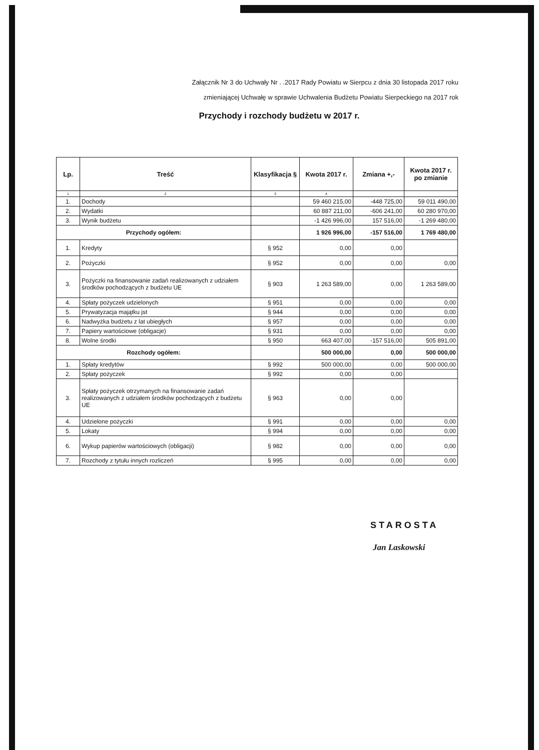Załącznik Nr 3 do Uchwały Nr . .2017 Rady Powiatu w Sierpcu z dnia 30 listopada 2017 roku
zmieniającej Uchwałę w sprawie Uchwalenia Budżetu Powiatu Sierpeckiego na 2017 rok
Przychody i rozchody budżetu w 2017 r.
| Lp. | Treść | Klasyfikacja § | Kwota 2017 r. | Zmiana +,- | Kwota 2017 r. po zmianie |
| --- | --- | --- | --- | --- | --- |
| 1 | 2 | 3 | 4 | | |
| 1. | Dochody | | 59 460 215,00 | -448 725,00 | 59 011 490,00 |
| 2. | Wydatki | | 60 887 211,00 | -606 241,00 | 60 280 970,00 |
| 3. | Wynik budżetu | | -1 426 996,00 | 157 516,00 | -1 269 480,00 |
| Przychody ogółem: | | | 1 926 996,00 | -157 516,00 | 1 769 480,00 |
| 1. | Kredyty | § 952 | 0,00 | 0,00 | |
| 2. | Pożyczki | § 952 | 0,00 | 0,00 | 0,00 |
| 3. | Pożyczki na finansowanie zadań realizowanych z udziałem środków pochodzących z budżetu UE | § 903 | 1 263 589,00 | 0,00 | 1 263 589,00 |
| 4. | Spłaty pożyczek udzielonych | § 951 | 0,00 | 0,00 | 0,00 |
| 5. | Prywatyzacja majątku jst | § 944 | 0,00 | 0,00 | 0,00 |
| 6. | Nadwyżka budżetu z lat ubiegłych | § 957 | 0,00 | 0,00 | 0,00 |
| 7. | Papiery wartościowe (obligacje) | § 931 | 0,00 | 0,00 | 0,00 |
| 8. | Wolne środki | § 950 | 663 407,00 | -157 516,00 | 505 891,00 |
| Rozchody ogółem: | | | 500 000,00 | 0,00 | 500 000,00 |
| 1. | Spłaty kredytów | § 992 | 500 000,00 | 0,00 | 500 000,00 |
| 2. | Spłaty pożyczek | § 992 | 0,00 | 0,00 | |
| 3. | Spłaty pożyczek otrzymanych na finansowanie zadań realizowanych z udziałem środków pochodzących z budżetu UE | § 963 | 0,00 | 0,00 | |
| 4. | Udzielone pożyczki | § 991 | 0,00 | 0,00 | 0,00 |
| 5. | Lokaty | § 994 | 0,00 | 0,00 | 0,00 |
| 6. | Wykup papierów wartościowych (obligacji) | § 982 | 0,00 | 0,00 | 0,00 |
| 7. | Rozchody z tytułu innych rozliczeń | § 995 | 0,00 | 0,00 | 0,00 |
STAROSTA
Jan Laskowski